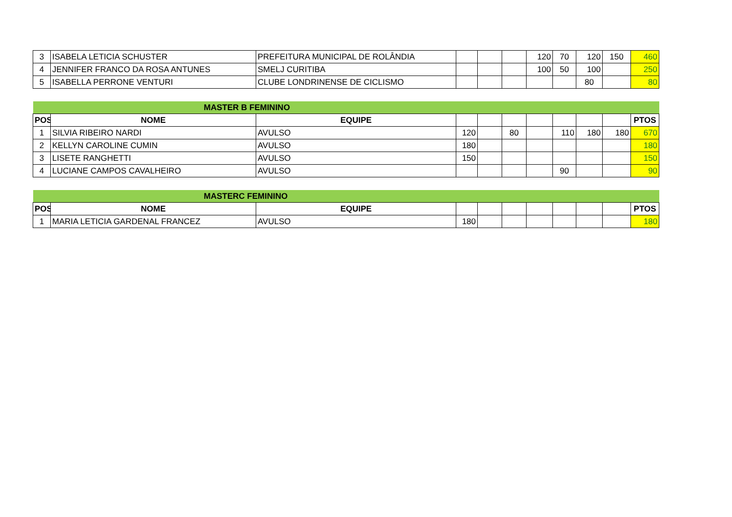| 3 | ISABELA LETICIA SCHUSTER | PREFEITURA MUNICIPAL DE ROLÂNDIA | | | | 120 | 70 | 120 | 150 | 460 |
| 4 | JENNIFER FRANCO DA ROSA ANTUNES | SMELJ CURITIBA | | | | 100 | 50 | 100 | | 250 |
| 5 | ISABELLA PERRONE VENTURI | CLUBE LONDRINENSE DE CICLISMO | | | | | | 80 | | 80 |
| MASTER B FEMININO | | | | | | | | | | |
| POS | NOME | EQUIPE | | | | | | | | PTOS |
| 1 | SILVIA RIBEIRO NARDI | AVULSO | 120 | | 80 | | 110 | 180 | 180 | 670 |
| 2 | KELLYN CAROLINE CUMIN | AVULSO | 180 | | | | | | | 180 |
| 3 | LISETE RANGHETTI | AVULSO | 150 | | | | | | | 150 |
| 4 | LUCIANE CAMPOS CAVALHEIRO | AVULSO | | | | | 90 | | | 90 |
| MASTERC FEMININO | | | | | | | | | | |
| POS | NOME | EQUIPE | | | | | | | | PTOS |
| 1 | MARIA LETICIA GARDENAL FRANCEZ | AVULSO | 180 | | | | | | | 180 |